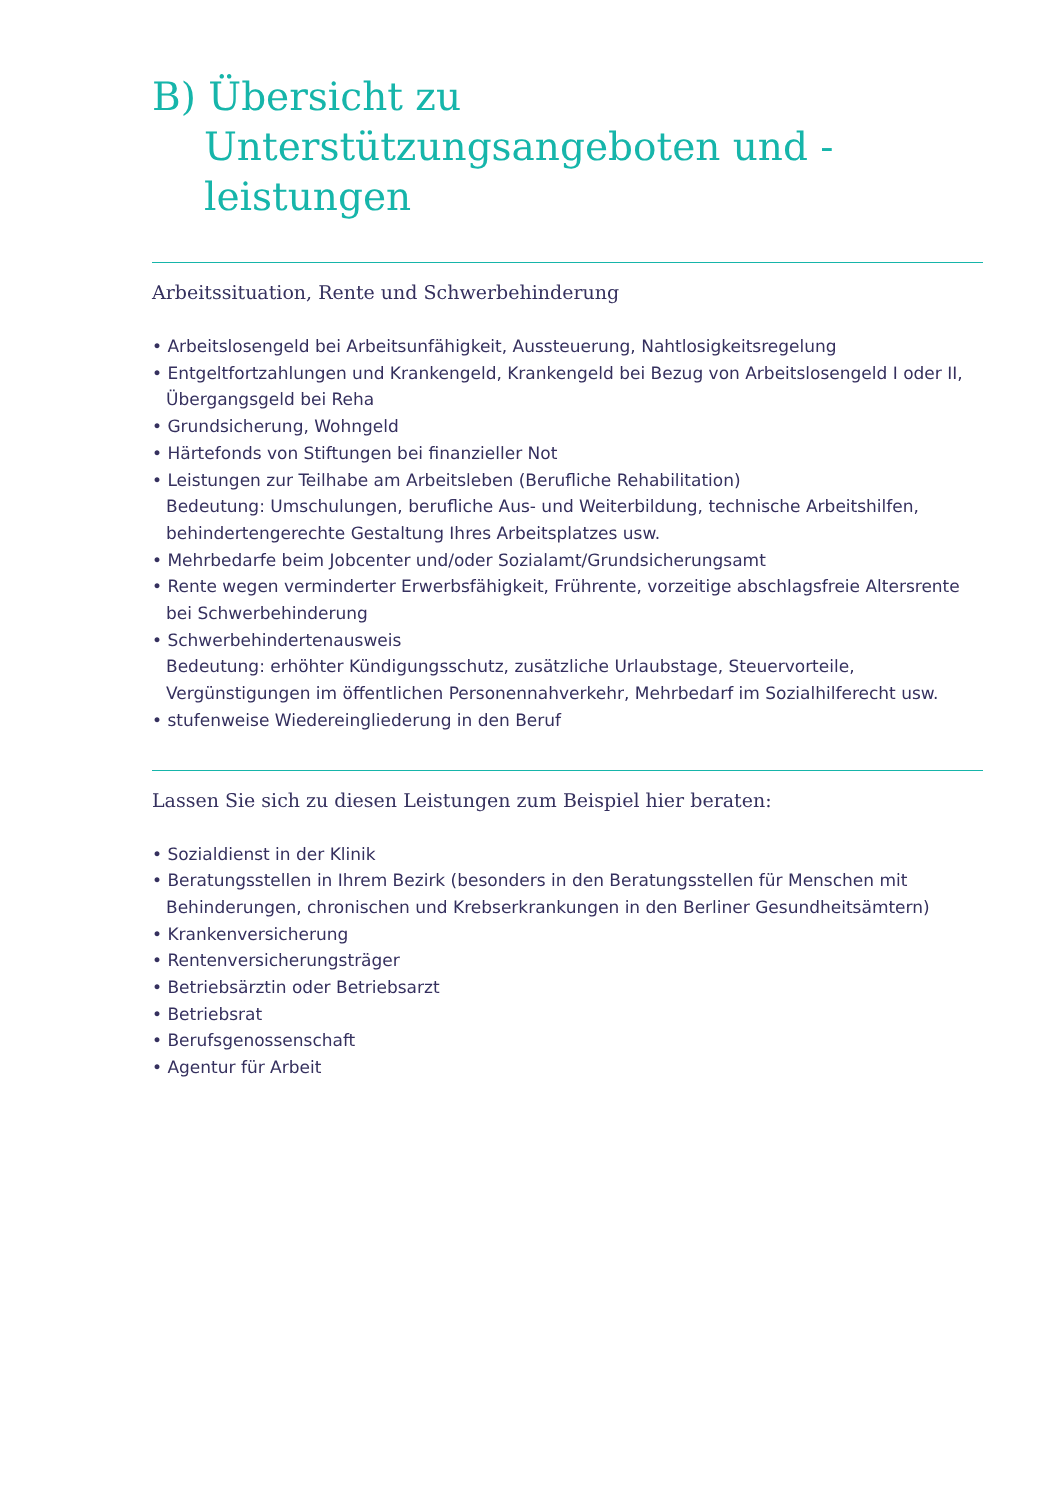B) Übersicht zu Unterstützungsangeboten und -leistungen
Arbeitssituation, Rente und Schwerbehinderung
• Arbeitslosengeld bei Arbeitsunfähigkeit, Aussteuerung, Nahtlosigkeitsregelung
• Entgeltfortzahlungen und Krankengeld, Krankengeld bei Bezug von Arbeitslosengeld I oder II, Übergangsgeld bei Reha
• Grundsicherung, Wohngeld
• Härtefonds von Stiftungen bei finanzieller Not
• Leistungen zur Teilhabe am Arbeitsleben (Berufliche Rehabilitation)
Bedeutung: Umschulungen, berufliche Aus- und Weiterbildung, technische Arbeitshilfen, behindertengerechte Gestaltung Ihres Arbeitsplatzes usw.
• Mehrbedarfe beim Jobcenter und/oder Sozialamt/Grundsicherungsamt
• Rente wegen verminderter Erwerbsfähigkeit, Frührente, vorzeitige abschlagsfreie Altersrente bei Schwerbehinderung
• Schwerbehindertenausweis
Bedeutung: erhöhter Kündigungsschutz, zusätzliche Urlaubstage, Steuervorteile, Vergünstigungen im öffentlichen Personennahverkehr, Mehrbedarf im Sozialhilferecht usw.
• stufenweise Wiedereingliederung in den Beruf
Lassen Sie sich zu diesen Leistungen zum Beispiel hier beraten:
• Sozialdienst in der Klinik
• Beratungsstellen in Ihrem Bezirk (besonders in den Beratungsstellen für Menschen mit Behinderungen, chronischen und Krebserkrankungen in den Berliner Gesundheitsämtern)
• Krankenversicherung
• Rentenversicherungsträger
• Betriebsärztin oder Betriebsarzt
• Betriebsrat
• Berufsgenossenschaft
• Agentur für Arbeit